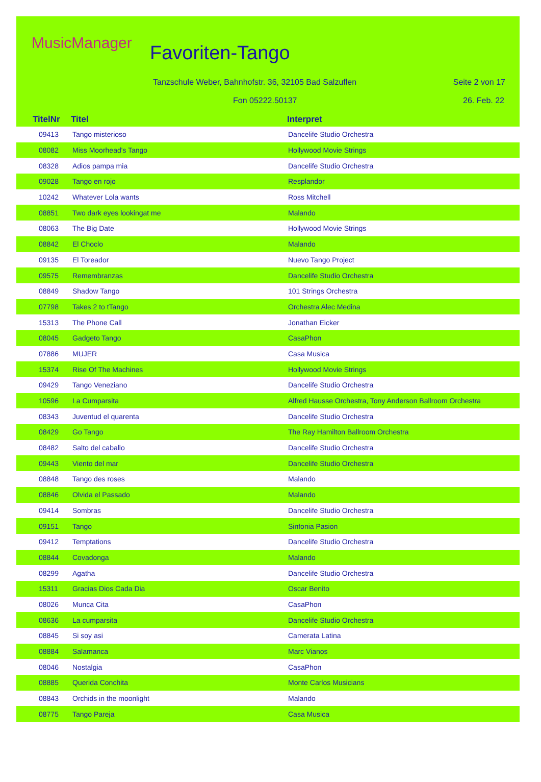MusicManager Favoriten-Tango
Tanzschule Weber, Bahnhofstr. 36, 32105 Bad Salzuflen
Seite 2 von 17
Fon 05222.50137 26. Feb. 22
TitelNr Titel Interpret
| 09413 | Tango misterioso | Dancelife Studio Orchestra |
| 08082 | Miss Moorhead's Tango | Hollywood Movie Strings |
| 08328 | Adios pampa mia | Dancelife Studio Orchestra |
| 09028 | Tango en rojo | Resplandor |
| 10242 | Whatever Lola wants | Ross Mitchell |
| 08851 | Two dark eyes lookingat me | Malando |
| 08063 | The Big Date | Hollywood Movie Strings |
| 08842 | El Choclo | Malando |
| 09135 | El Toreador | Nuevo Tango Project |
| 09575 | Remembranzas | Dancelife Studio Orchestra |
| 08849 | Shadow Tango | 101 Strings Orchestra |
| 07798 | Takes 2 to tTango | Orchestra Alec Medina |
| 15313 | The Phone Call | Jonathan Eicker |
| 08045 | Gadgeto Tango | CasaPhon |
| 07886 | MUJER | Casa Musica |
| 15374 | Rise Of The Machines | Hollywood Movie Strings |
| 09429 | Tango Veneziano | Dancelife Studio Orchestra |
| 10596 | La Cumparsita | Alfred Hausse Orchestra, Tony Anderson Ballroom Orchestra |
| 08343 | Juventud el quarenta | Dancelife Studio Orchestra |
| 08429 | Go Tango | The Ray Hamilton Ballroom Orchestra |
| 08482 | Salto del caballo | Dancelife Studio Orchestra |
| 09443 | Viento del mar | Dancelife Studio Orchestra |
| 08848 | Tango des roses | Malando |
| 08846 | Olvida el Passado | Malando |
| 09414 | Sombras | Dancelife Studio Orchestra |
| 09151 | Tango | Sinfonia Pasion |
| 09412 | Temptations | Dancelife Studio Orchestra |
| 08844 | Covadonga | Malando |
| 08299 | Agatha | Dancelife Studio Orchestra |
| 15311 | Gracias Dios Cada Dia | Oscar Benito |
| 08026 | Munca Cita | CasaPhon |
| 08636 | La cumparsita | Dancelife Studio Orchestra |
| 08845 | Si soy asi | Camerata Latina |
| 08884 | Salamanca | Marc Vianos |
| 08046 | Nostalgia | CasaPhon |
| 08885 | Querida Conchita | Monte Carlos Musicians |
| 08843 | Orchids in the moonlight | Malando |
| 08775 | Tango Pareja | Casa Musica |